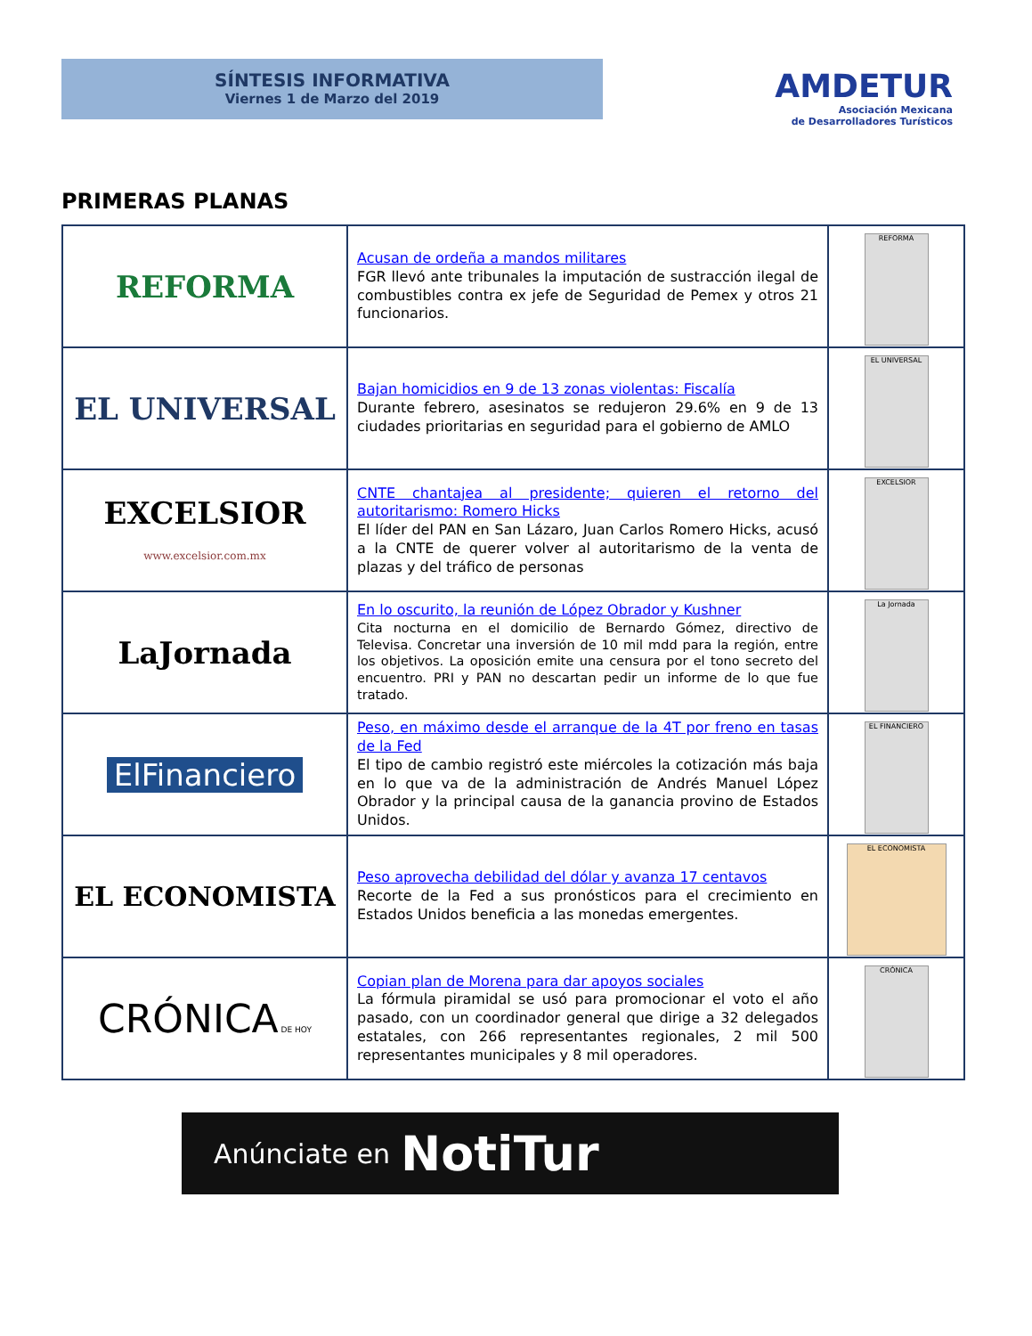SÍNTESIS INFORMATIVA
Viernes 1 de Marzo del 2019
AMDETUR
Asociación Mexicana
de Desarrolladores Turísticos
PRIMERAS PLANAS
| REFORMA | Acusan de ordeña a mandos militares FGR llevó ante tribunales la imputación de sustracción ilegal de combustibles contra ex jefe de Seguridad de Pemex y otros 21 funcionarios. | REFORMA |
| EL UNIVERSAL | Bajan homicidios en 9 de 13 zonas violentas: Fiscalía Durante febrero, asesinatos se redujeron 29.6% en 9 de 13 ciudades prioritarias en seguridad para el gobierno de AMLO | EL UNIVERSAL |
| EXCELSIOR www.excelsior.com.mx | CNTE chantajea al presidente; quieren el retorno del autoritarismo: Romero Hicks El líder del PAN en San Lázaro, Juan Carlos Romero Hicks, acusó a la CNTE de querer volver al autoritarismo de la venta de plazas y del tráfico de personas | EXCELSIOR |
| LaJornada | En lo oscurito, la reunión de López Obrador y Kushner Cita nocturna en el domicilio de Bernardo Gómez, directivo de Televisa. Concretar una inversión de 10 mil mdd para la región, entre los objetivos. La oposición emite una censura por el tono secreto del encuentro. PRI y PAN no descartan pedir un informe de lo que fue tratado. | La Jornada |
| ElFinanciero | Peso, en máximo desde el arranque de la 4T por freno en tasas de la Fed El tipo de cambio registró este miércoles la cotización más baja en lo que va de la administración de Andrés Manuel López Obrador y la principal causa de la ganancia provino de Estados Unidos. | EL FINANCIERO |
| EL ECONOMISTA | Peso aprovecha debilidad del dólar y avanza 17 centavos Recorte de la Fed a sus pronósticos para el crecimiento en Estados Unidos beneficia a las monedas emergentes. | EL ECONOMISTA |
| CRÓNICA DE HOY | Copian plan de Morena para dar apoyos sociales La fórmula piramidal se usó para promocionar el voto el año pasado, con un coordinador general que dirige a 32 delegados estatales, con 266 representantes regionales, 2 mil 500 representantes municipales y 8 mil operadores. | CRÓNICA |
Anúnciate en NotiTur